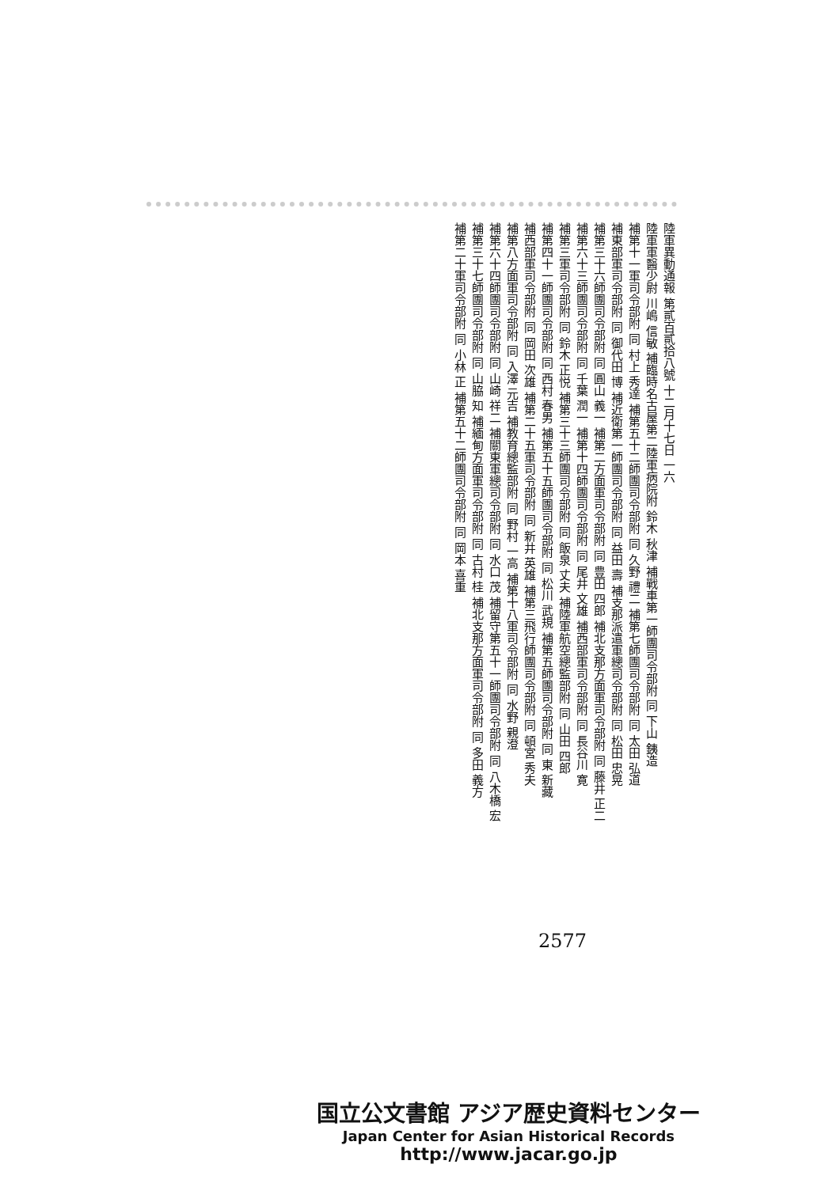陸軍異動通報 第貳百貳拾八號 十二月十七日 一六
陸軍軍醫少尉 川嶋 信敏 補臨時名古屋第二陸軍病院附 鈴木 秋津 補戰車第一師團司令部附 同 下山 銕造
補第十一軍司令部附 同 村上 秀達 補第五十二師團司令部附 同 久野 禮二 補第七師團司令部附 同 太田 弘道
補東部軍司令部附 同 御代田 博 補近衛第一師團司令部附 同 益田 壽 補支那派遣軍總司令部附 同 松田 忠晃
補第三十六師團司令部附 同 圓山 義一 補第二方面軍司令部附 同 豊田 四郎 補北支那方面軍司令部附 同 藤井 正二
補第六十三師團司令部附 同 千葉 潤一 補第十四師團司令部附 同 尾井 文雄 補西部軍司令部附 同 長谷川 寛
補第三軍司令部附 同 鈴木 正悦 補第三十三師團司令部附 同 飯泉 丈夫 補陸軍航空總監部附 同 山田 四郎
補第四十一師團司令部附 同 西村 春男 補第五十五師團司令部附 同 松川 武規 補第五師團司令部附 同 東 新藏
補西部軍司令部附 同 岡田 次雄 補第二十五軍司令部附 同 新井 英雄 補第三飛行師團司令部附 同 頓宮 秀夫
補第八方面軍司令部附 同 入澤 元吉 補教育總監部附 同 野村 一高 補第十八軍司令部附 同 水野 親澄
補第六十四師團司令部附 同 山崎 祥二 補關東軍總司令部附 同 水口 茂 補留守第五十一師團司令部附 同 八木橋 宏
補第三十七師團司令部附 同 山脇 知 補緬甸方面軍司令部附 同 古村 桂 補北支那方面軍司令部附 同 多田 義方
補第二十軍司令部附 同 小林 正 補第五十二師團司令部附 同 岡本 喜重
2577
国立公文書館 アジア歴史資料センター
Japan Center for Asian Historical Records
http://www.jacar.go.jp